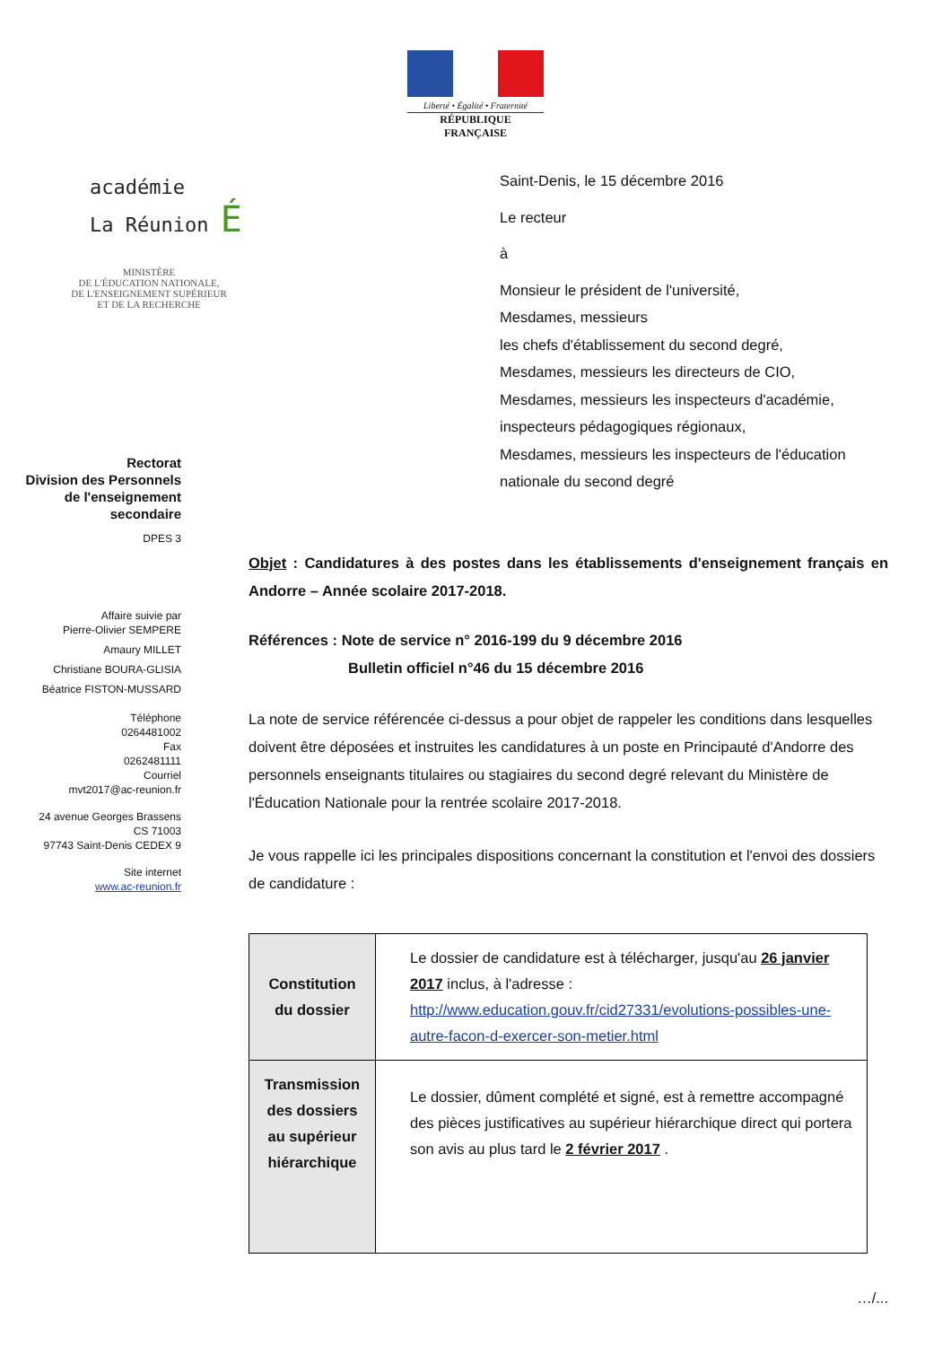Liberté • Égalité • Fraternité
RÉPUBLIQUE FRANÇAISE
académie
La Réunion É
MINISTÈRE
DE L'ÉDUCATION NATIONALE,
DE L'ENSEIGNEMENT SUPÉRIEUR
ET DE LA RECHERCHE
Rectorat
Division des Personnels
de l'enseignement
secondaire
DPES 3
Affaire suivie par
Pierre-Olivier SEMPERE
Amaury MILLET
Christiane BOURA-GLISIA
Béatrice FISTON-MUSSARD
Téléphone
0264481002
Fax
0262481111
Courriel
mvt2017@ac-reunion.fr
24 avenue Georges Brassens
CS 71003
97743 Saint-Denis CEDEX 9
Site internet
www.ac-reunion.fr
Saint-Denis, le 15 décembre 2016
Le recteur
à
Monsieur le président de l'université,
Mesdames, messieurs
les chefs d'établissement du second degré,
Mesdames, messieurs les directeurs de CIO,
Mesdames, messieurs les inspecteurs d'académie,
inspecteurs pédagogiques régionaux,
Mesdames, messieurs les inspecteurs de l'éducation
nationale du second degré
Objet : Candidatures à des postes dans les établissements d'enseignement français en Andorre – Année scolaire 2017-2018.
Références : Note de service n° 2016-199 du 9 décembre 2016
Bulletin officiel n°46 du 15 décembre 2016
La note de service référencée ci-dessus a pour objet de rappeler les conditions dans lesquelles doivent être déposées et instruites les candidatures à un poste en Principauté d'Andorre des personnels enseignants titulaires ou stagiaires du second degré relevant du Ministère de l'Éducation Nationale pour la rentrée scolaire 2017-2018.
Je vous rappelle ici les principales dispositions concernant la constitution et l'envoi des dossiers de candidature :
| Constitution du dossier | Le dossier de candidature est à télécharger, jusqu'au 26 janvier 2017 inclus, à l'adresse : http://www.education.gouv.fr/cid27331/evolutions-possibles-une-autre-facon-d-exercer-son-metier.html |
| Transmission des dossiers au supérieur hiérarchique | Le dossier, dûment complété et signé, est à remettre accompagné des pièces justificatives au supérieur hiérarchique direct qui portera son avis au plus tard le 2 février 2017 . |
…/...